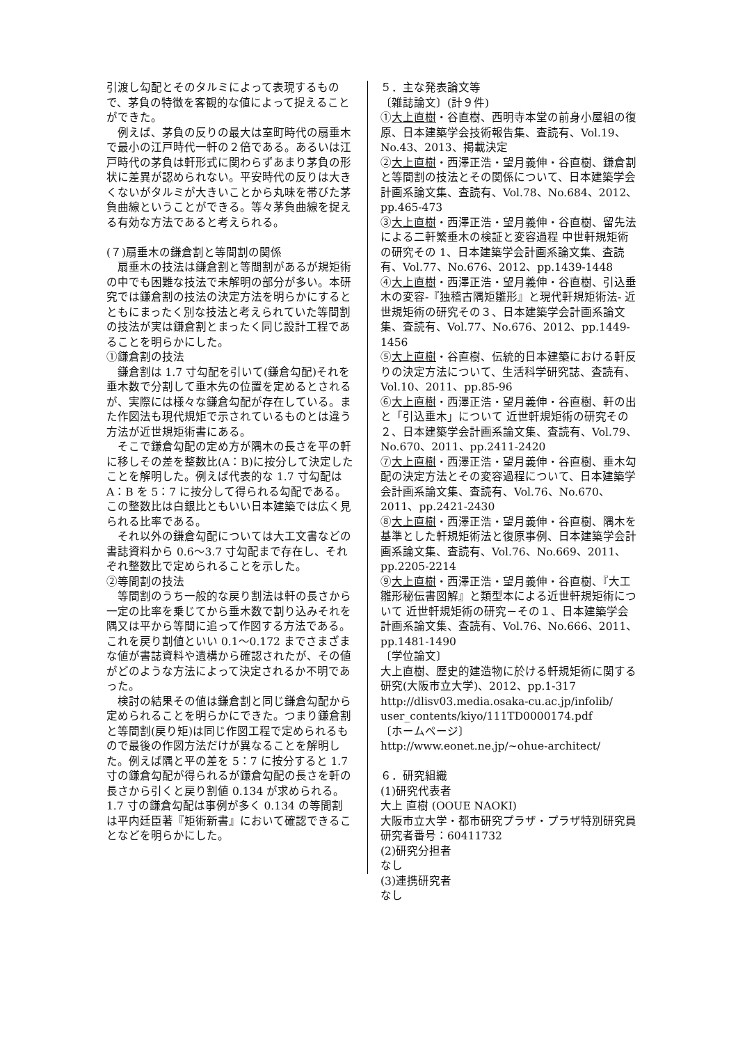引渡し勾配とそのタルミによって表現するもので、茅負の特徴を客観的な値によって捉えることができた。
例えば、茅負の反りの最大は室町時代の扇垂木で最小の江戸時代一軒の２倍である。あるいは江戸時代の茅負は軒形式に関わらずあまり茅負の形状に差異が認められない。平安時代の反りは大きくないがタルミが大きいことから丸味を帯びた茅負曲線ということができる。等々茅負曲線を捉える有効な方法であると考えられる。
(７)扇垂木の鎌倉割と等間割の関係
扇垂木の技法は鎌倉割と等間割があるが規矩術の中でも困難な技法で未解明の部分が多い。本研究では鎌倉割の技法の決定方法を明らかにするとともにまったく別な技法と考えられていた等間割の技法が実は鎌倉割とまったく同じ設計工程であることを明らかにした。
①鎌倉割の技法
鎌倉割は 1.7 寸勾配を引いて(鎌倉勾配)それを垂木数で分割して垂木先の位置を定めるとされるが、実際には様々な鎌倉勾配が存在している。また作図法も現代規矩で示されているものとは違う方法が近世規矩術書にある。
そこで鎌倉勾配の定め方が隅木の長さを平の軒に移しその差を整数比(A：B)に按分して決定したことを解明した。例えば代表的な 1.7 寸勾配は A：B を 5：7 に按分して得られる勾配である。この整数比は白銀比ともいい日本建築では広く見られる比率である。
それ以外の鎌倉勾配については大工文書などの書誌資料から 0.6〜3.7 寸勾配まで存在し、それぞれ整数比で定められることを示した。
②等間割の技法
等間割のうち一般的な戻り割法は軒の長さから一定の比率を乗じてから垂木数で割り込みそれを隅又は平から等間に追って作図する方法である。これを戻り割値といい 0.1〜0.172 までさまざまな値が書誌資料や遺構から確認されたが、その値がどのような方法によって決定されるか不明であった。
検討の結果その値は鎌倉割と同じ鎌倉勾配から定められることを明らかにできた。つまり鎌倉割と等間割(戻り矩)は同じ作図工程で定められるもので最後の作図方法だけが異なることを解明した。例えば隅と平の差を 5：7 に按分すると 1.7 寸の鎌倉勾配が得られるが鎌倉勾配の長さを軒の長さから引くと戻り割値 0.134 が求められる。1.7 寸の鎌倉勾配は事例が多く 0.134 の等間割は平内廷臣著『矩術新書』において確認できることなどを明らかにした。
５．主な発表論文等
〔雑誌論文〕(計９件)
①大上直樹・谷直樹、西明寺本堂の前身小屋組の復原、日本建築学会技術報告集、査読有、Vol.19、No.43、2013、掲載決定
②大上直樹・西澤正浩・望月義伸・谷直樹、鎌倉割と等間割の技法とその関係について、日本建築学会計画系論文集、査読有、Vol.78、No.684、2012、pp.465-473
③大上直樹・西澤正浩・望月義伸・谷直樹、留先法による二軒繁垂木の検証と変容過程 中世軒規矩術の研究その 1、日本建築学会計画系論文集、査読有、Vol.77、No.676、2012、pp.1439-1448
④大上直樹・西澤正浩・望月義伸・谷直樹、引込垂木の変容-『独稽古隅矩雛形』と現代軒規矩術法- 近世規矩術の研究その３、日本建築学会計画系論文集、査読有、Vol.77、No.676、2012、pp.1449-1456
⑤大上直樹・谷直樹、伝統的日本建築における軒反りの決定方法について、生活科学研究誌、査読有、Vol.10、2011、pp.85-96
⑥大上直樹・西澤正浩・望月義伸・谷直樹、軒の出と「引込垂木」について 近世軒規矩術の研究その２、日本建築学会計画系論文集、査読有、Vol.79、No.670、2011、pp.2411-2420
⑦大上直樹・西澤正浩・望月義伸・谷直樹、垂木勾配の決定方法とその変容過程について、日本建築学会計画系論文集、査読有、Vol.76、No.670、2011、pp.2421-2430
⑧大上直樹・西澤正浩・望月義伸・谷直樹、隅木を基準とした軒規矩術法と復原事例、日本建築学会計画系論文集、査読有、Vol.76、No.669、2011、pp.2205-2214
⑨大上直樹・西澤正浩・望月義伸・谷直樹、『大工雛形秘伝書図解』と類型本による近世軒規矩術について 近世軒規矩術の研究－その１、日本建築学会計画系論文集、査読有、Vol.76、No.666、2011、pp.1481-1490
〔学位論文〕
大上直樹、歴史的建造物に於ける軒規矩術に関する研究(大阪市立大学)、2012、pp.1-317 http://dlisv03.media.osaka-cu.ac.jp/infolib/ user_contents/kiyo/111TD0000174.pdf
〔ホームページ〕
http://www.eonet.ne.jp/~ohue-architect/
６．研究組織
(1)研究代表者
大上 直樹 (OOUE NAOKI)
大阪市立大学・都市研究プラザ・プラザ特別研究員
研究者番号：60411732
(2)研究分担者
なし
(3)連携研究者
なし